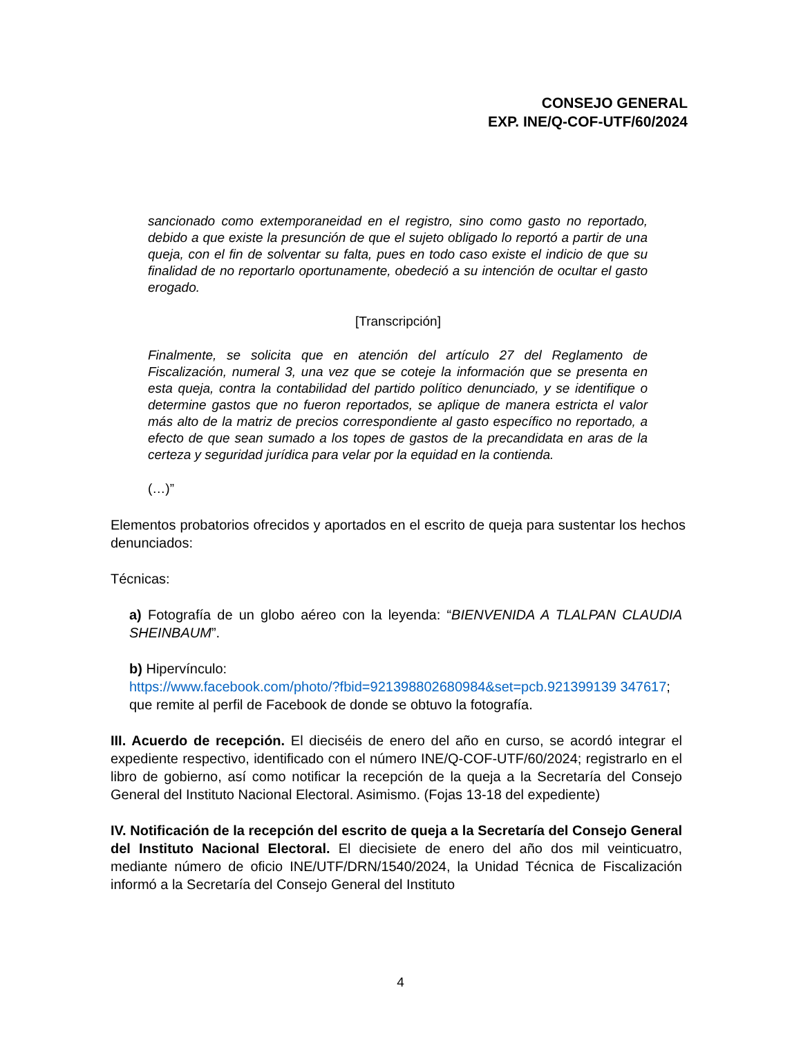CONSEJO GENERAL
EXP. INE/Q-COF-UTF/60/2024
sancionado como extemporaneidad en el registro, sino como gasto no reportado, debido a que existe la presunción de que el sujeto obligado lo reportó a partir de una queja, con el fin de solventar su falta, pues en todo caso existe el indicio de que su finalidad de no reportarlo oportunamente, obedeció a su intención de ocultar el gasto erogado.
[Transcripción]
Finalmente, se solicita que en atención del artículo 27 del Reglamento de Fiscalización, numeral 3, una vez que se coteje la información que se presenta en esta queja, contra la contabilidad del partido político denunciado, y se identifique o determine gastos que no fueron reportados, se aplique de manera estricta el valor más alto de la matriz de precios correspondiente al gasto específico no reportado, a efecto de que sean sumado a los topes de gastos de la precandidata en aras de la certeza y seguridad jurídica para velar por la equidad en la contienda.
(…)”
Elementos probatorios ofrecidos y aportados en el escrito de queja para sustentar los hechos denunciados:
Técnicas:
a) Fotografía de un globo aéreo con la leyenda: “BIENVENIDA A TLALPAN CLAUDIA SHEINBAUM”.
b) Hipervínculo:
https://www.facebook.com/photo/?fbid=921398802680984&set=pcb.921399139 347617; que remite al perfil de Facebook de donde se obtuvo la fotografía.
III. Acuerdo de recepción. El dieciséis de enero del año en curso, se acordó integrar el expediente respectivo, identificado con el número INE/Q-COF-UTF/60/2024; registrarlo en el libro de gobierno, así como notificar la recepción de la queja a la Secretaría del Consejo General del Instituto Nacional Electoral. Asimismo. (Fojas 13-18 del expediente)
IV. Notificación de la recepción del escrito de queja a la Secretaría del Consejo General del Instituto Nacional Electoral. El diecisiete de enero del año dos mil veinticuatro, mediante número de oficio INE/UTF/DRN/1540/2024, la Unidad Técnica de Fiscalización informó a la Secretaría del Consejo General del Instituto
4